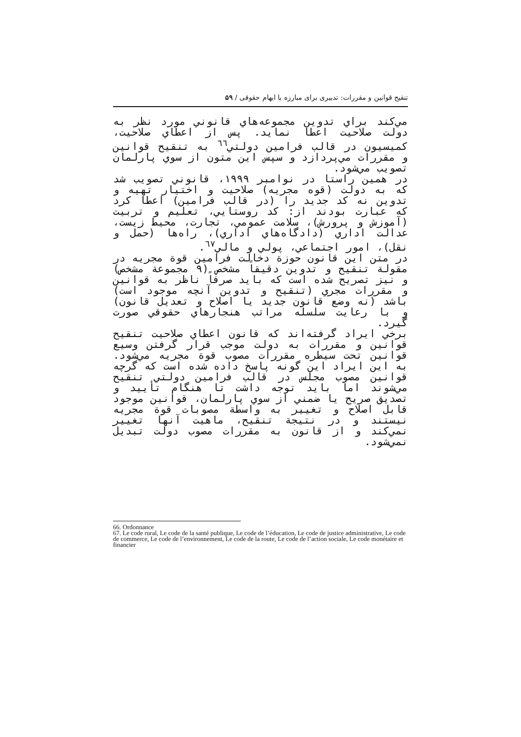تنقیح قوانین و مقررات: تدبیری برای مبارزه با ابهام حقوقی / ۵۹
مي‌كند براي تدوين مجموعه‌هاي قانوني مورد نظر به دولت صلاحيت اعطا نمايد. پس از اعطاي صلاحيت، كميسيون در قالب فرامين دولتي<sup>٦٦</sup> به تنقيح قوانين و مقررات مي‌پردازد و سپس اين متون از سوي پارلمان تصويب مي‌شود.
در همين راستا در نوامبر ١٩٩٩، قانوني تصويب شد كه به دولت (قوه مجريه) صلاحيت و اختيار تهيه و تدوين نه كد جديد را (در قالب فرامين) اعطا كرد كه عبارت بودند از: كد روستايي، تعليم و تربيت (آموزش و پرورش)، سلامت عمومي، تجارت، محيط زيست، عدالت اداري (دادگاه‌هاي اداري)، راه‌ها (حمل و نقل)، امور اجتماعي، پولي و مالي<sup>٦٧</sup>.
در متن اين قانون حوزة دخالت فرامين قوة مجريه در مقولة تنقيح و تدوين دقيقاً مشخص (٩ مجموعة مشخص) و نيز تصريح شده است كه بايد صرفاً ناظر به قوانين و مقررات مجري (تنقيح و تدوين آنچه موجود است) باشد (نه وضع قانون جديد يا اصلاح و تعديل قانون) و با رعايت سلسله مراتب هنجارهاي حقوقي صورت گيرد.
برخي ايراد گرفته‌اند كه قانون اعطاي صلاحيت تنقيح قوانين و مقررات به دولت موجب قرار گرفتن وسيع قوانين تحت سيطره مقررات مصوب قوة مجريه مي‌شود. به اين ايراد اين گونه پاسخ داده شده است كه گرچه قوانين مصوب مجلس در قالب فرامين دولتي تنقيح مي‌شوند اما بايد توجه داشت تا هنگام تأييد و تصديق صريح يا ضمني از سوي پارلمان، قوانين موجود قابل اصلاح و تغيير به واسطة مصوبات قوة مجريه نيستند و در نتيجة تنقيح، ماهيت آنها تغيير نمي‌كند و از قانون به مقررات مصوب دولت تبديل نمي‌شود.
66. Ordonnance
67. Le code rural, Le code de la santé publique, Le code de l’éducation, Le code de justice administrative, Le code de commerce, Le code de l’environnement, Le code de la route, Le code de l’action sociale, Le code monétaire et financier